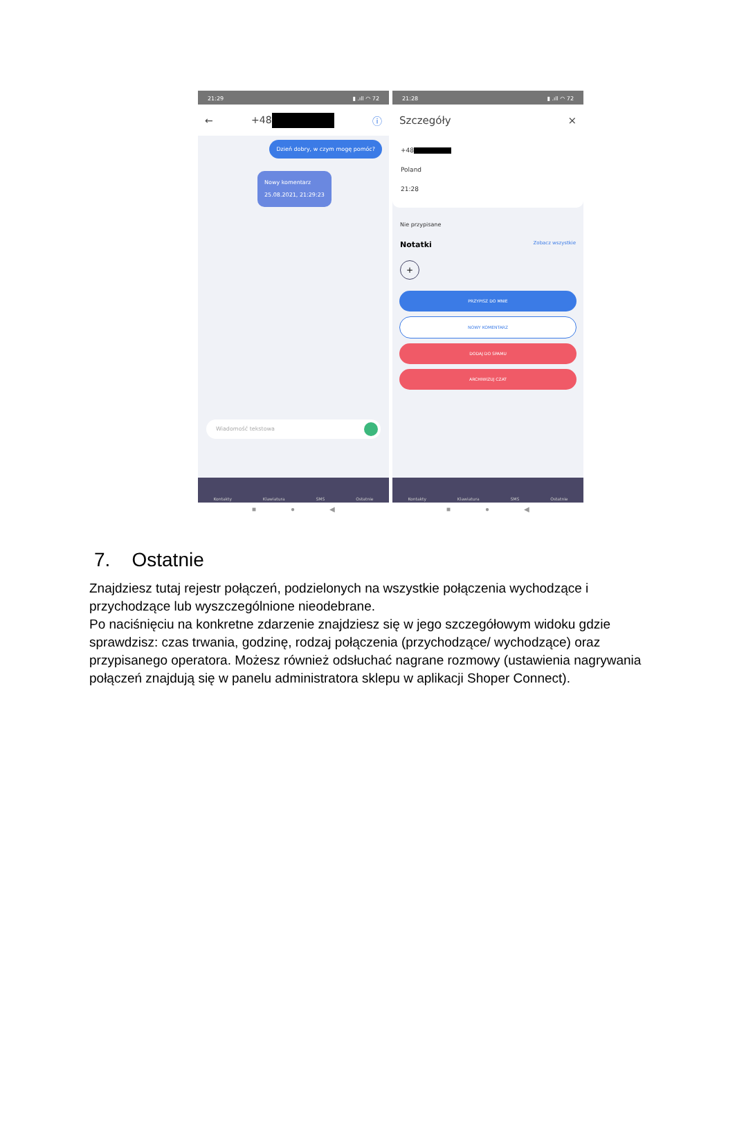21:29 ▮ .ıll ◠ 72
← +48 ⓘ
Dzień dobry, w czym mogę pomóc?
Nowy komentarz
25.08.2021, 21:29:23
Wiadomość tekstowa
Kontakty Klawiatura SMS Ostatnie
■ ● ◀
21:28 ▮ .ıll ◠ 72
Szczegóły ×
+48
Poland
21:28
Nie przypisane
Notatki Zobacz wszystkie
+
PRZYPISZ DO MNIE
NOWY KOMENTARZ
DODAJ DO SPAMU
ARCHIWIZUJ CZAT
Kontakty Klawiatura SMS Ostatnie
■ ● ◀
7. Ostatnie
Znajdziesz tutaj rejestr połączeń, podzielonych na wszystkie połączenia wychodzące i przychodzące lub wyszczególnione nieodebrane.
Po naciśnięciu na konkretne zdarzenie znajdziesz się w jego szczegółowym widoku gdzie sprawdzisz: czas trwania, godzinę, rodzaj połączenia (przychodzące/ wychodzące) oraz przypisanego operatora. Możesz również odsłuchać nagrane rozmowy (ustawienia nagrywania połączeń znajdują się w panelu administratora sklepu w aplikacji Shoper Connect).